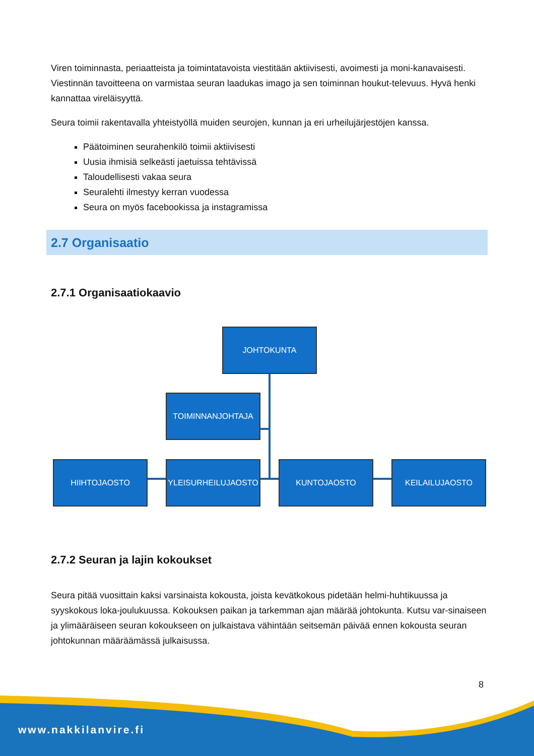Viren toiminnasta, periaatteista ja toimintatavoista viestitään aktiivisesti, avoimesti ja moni-kanavaisesti. Viestinnän tavoitteena on varmistaa seuran laadukas imago ja sen toiminnan houkut-televuus. Hyvä henki kannattaa vireläisyyttä.
Seura toimii rakentavalla yhteistyöllä muiden seurojen, kunnan ja eri urheilujärjestöjen kanssa.
Päätoiminen seurahenkilö toimii aktiivisesti
Uusia ihmisiä selkeästi jaetuissa tehtävissä
Taloudellisesti vakaa seura
Seuralehti ilmestyy kerran vuodessa
Seura on myös facebookissa ja instagramissa
2.7 Organisaatio
2.7.1 Organisaatiokaavio
JOHTOKUNTA
TOIMINNANJOHTAJA
HIIHTOJAOSTO YLEISURHEILUJAOSTO KUNTOJAOSTO KEILAILUJAOSTO
2.7.2 Seuran ja lajin kokoukset
Seura pitää vuosittain kaksi varsinaista kokousta, joista kevätkokous pidetään helmi-huhtikuussa ja syyskokous loka-joulukuussa. Kokouksen paikan ja tarkemman ajan määrää johtokunta. Kutsu var-sinaiseen ja ylimääräiseen seuran kokoukseen on julkaistava vähintään seitsemän päivää ennen kokousta seuran johtokunnan määräämässä julkaisussa.
8
www.nakkilanvire.fi